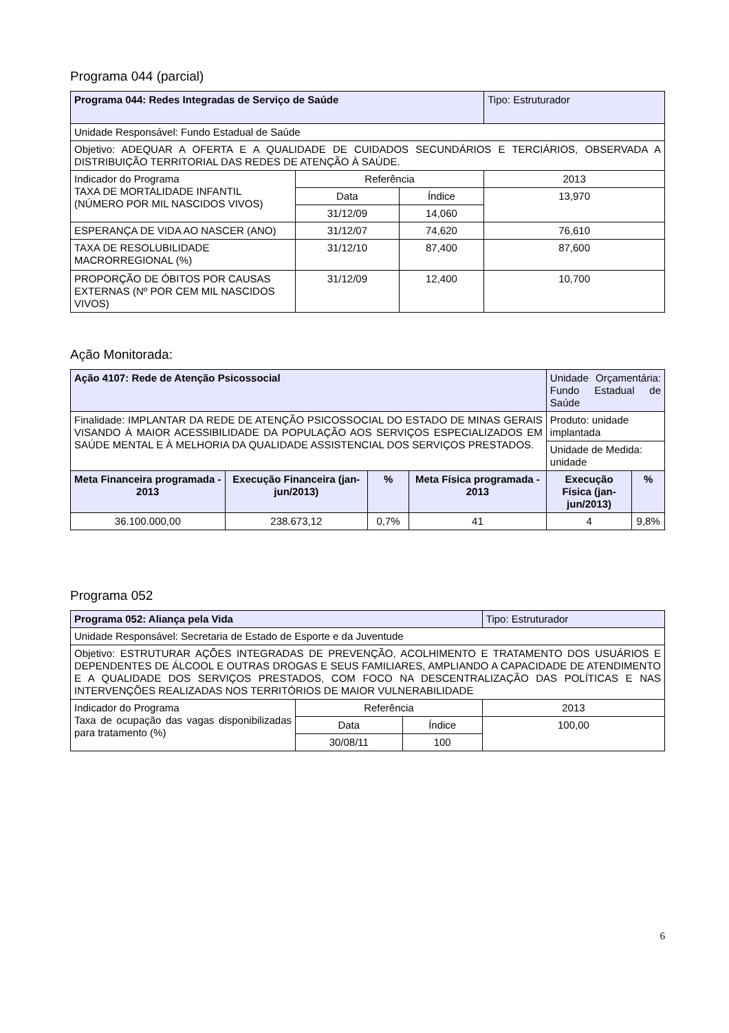Programa 044 (parcial)
| Programa 044: Redes Integradas de Serviço de Saúde | | | Tipo: Estruturador |
| Unidade Responsável: Fundo Estadual de Saúde | | | |
| Objetivo: ADEQUAR A OFERTA E A QUALIDADE DE CUIDADOS SECUNDÁRIOS E TERCIÁRIOS, OBSERVADA A DISTRIBUIÇÃO TERRITORIAL DAS REDES DE ATENÇÃO À SAÚDE. | | | |
| Indicador do Programa TAXA DE MORTALIDADE INFANTIL (NÚMERO POR MIL NASCIDOS VIVOS) | Referência | | 2013 |
| | Data | Índice | 13,970 |
| | 31/12/09 | 14,060 | |
| ESPERANÇA DE VIDA AO NASCER (ANO) | 31/12/07 | 74,620 | 76,610 |
| TAXA DE RESOLUBILIDADE MACRORREGIONAL (%) | 31/12/10 | 87,400 | 87,600 |
| PROPORÇÃO DE ÓBITOS POR CAUSAS EXTERNAS (Nº POR CEM MIL NASCIDOS VIVOS) | 31/12/09 | 12,400 | 10,700 |
Ação Monitorada:
| Ação 4107: Rede de Atenção Psicossocial | | | | Unidade Orçamentária: Fundo Estadual de Saúde | |
| Finalidade: IMPLANTAR DA REDE DE ATENÇÃO PSICOSSOCIAL DO ESTADO DE MINAS GERAIS VISANDO À MAIOR ACESSIBILIDADE DA POPULAÇÃO AOS SERVIÇOS ESPECIALIZADOS EM SAÚDE MENTAL E À MELHORIA DA QUALIDADE ASSISTENCIAL DOS SERVIÇOS PRESTADOS. | | | | Produto: unidade implantada | |
| | | | | Unidade de Medida: unidade | |
| Meta Financeira programada - 2013 | Execução Financeira (jan-jun/2013) | % | Meta Física programada - 2013 | Execução Física (jan-jun/2013) | % |
| 36.100.000,00 | 238.673,12 | 0,7% | 41 | 4 | 9,8% |
Programa 052
| Programa 052: Aliança pela Vida | | | Tipo: Estruturador |
| Unidade Responsável: Secretaria de Estado de Esporte e da Juventude | | | |
| Objetivo: ESTRUTURAR AÇÕES INTEGRADAS DE PREVENÇÃO, ACOLHIMENTO E TRATAMENTO DOS USUÁRIOS E DEPENDENTES DE ÁLCOOL E OUTRAS DROGAS E SEUS FAMILIARES, AMPLIANDO A CAPACIDADE DE ATENDIMENTO E A QUALIDADE DOS SERVIÇOS PRESTADOS, COM FOCO NA DESCENTRALIZAÇÃO DAS POLÍTICAS E NAS INTERVENÇÕES REALIZADAS NOS TERRITÓRIOS DE MAIOR VULNERABILIDADE | | | |
| Indicador do Programa Taxa de ocupação das vagas disponibilizadas para tratamento (%) | Referência | | 2013 |
| | Data | Índice | 100,00 |
| | 30/08/11 | 100 | |
6